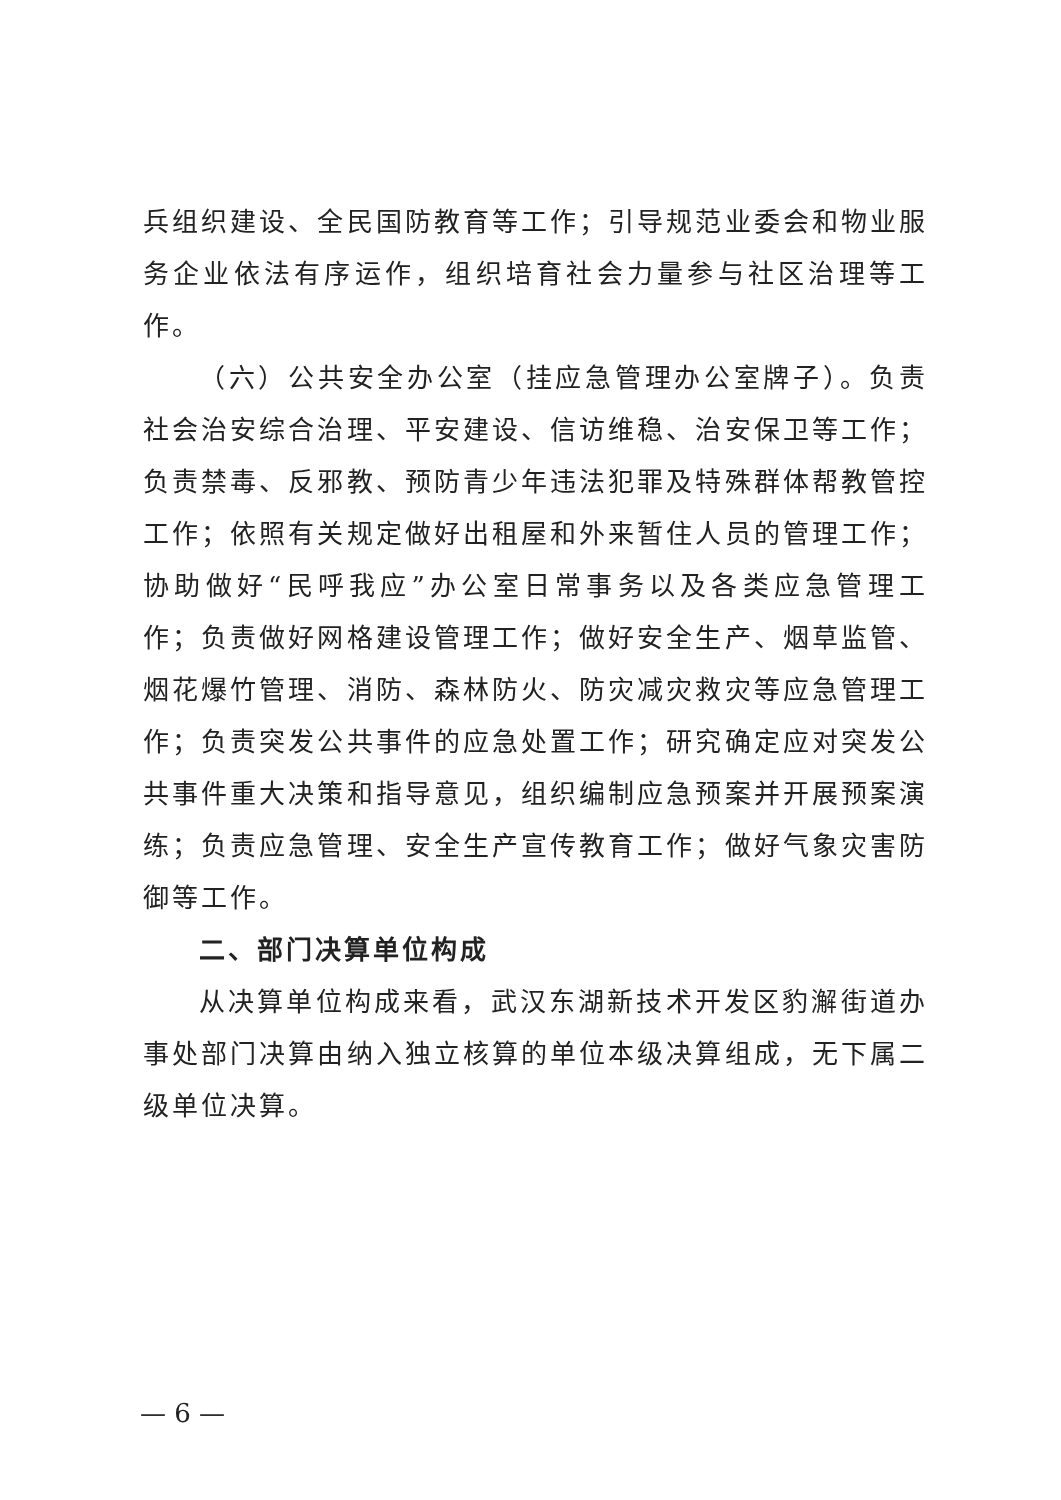兵组织建设、全民国防教育等工作；引导规范业委会和物业服务企业依法有序运作，组织培育社会力量参与社区治理等工作。
（六）公共安全办公室（挂应急管理办公室牌子）。负责社会治安综合治理、平安建设、信访维稳、治安保卫等工作；负责禁毒、反邪教、预防青少年违法犯罪及特殊群体帮教管控工作；依照有关规定做好出租屋和外来暂住人员的管理工作；协助做好“民呼我应”办公室日常事务以及各类应急管理工作；负责做好网格建设管理工作；做好安全生产、烟草监管、烟花爆竹管理、消防、森林防火、防灾减灾救灾等应急管理工作；负责突发公共事件的应急处置工作；研究确定应对突发公共事件重大决策和指导意见，组织编制应急预案并开展预案演练；负责应急管理、安全生产宣传教育工作；做好气象灾害防御等工作。
二、部门决算单位构成
从决算单位构成来看，武汉东湖新技术开发区豹澥街道办事处部门决算由纳入独立核算的单位本级决算组成，无下属二级单位决算。
— 6 —